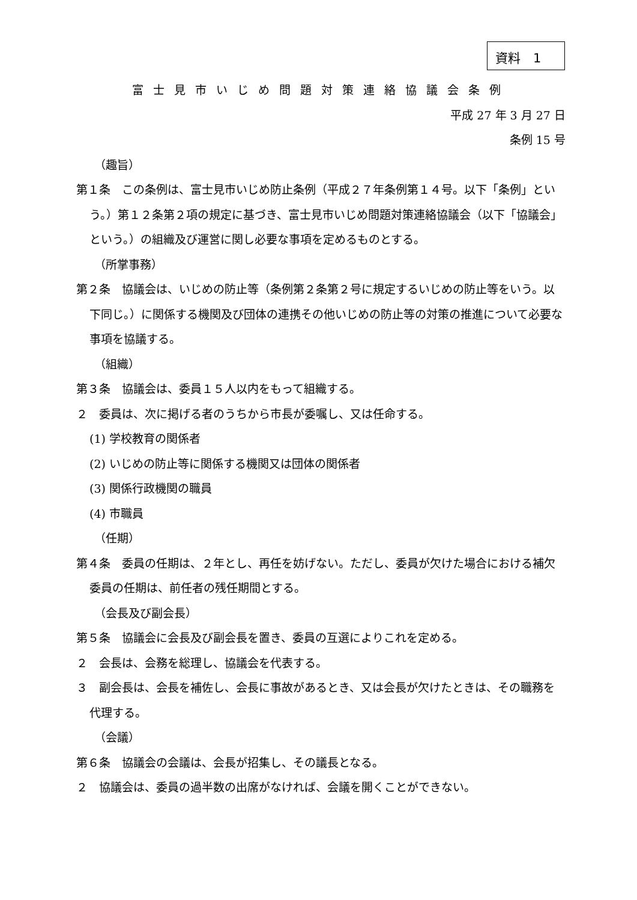資料　1
富士見市いじめ問題対策連絡協議会条例
平成 27 年 3 月 27 日
条例 15 号
（趣旨）
第１条　この条例は、富士見市いじめ防止条例（平成２７年条例第１４号。以下「条例」という。）第１２条第２項の規定に基づき、富士見市いじめ問題対策連絡協議会（以下「協議会」という。）の組織及び運営に関し必要な事項を定めるものとする。
（所掌事務）
第２条　協議会は、いじめの防止等（条例第２条第２号に規定するいじめの防止等をいう。以下同じ。）に関係する機関及び団体の連携その他いじめの防止等の対策の推進について必要な事項を協議する。
（組織）
第３条　協議会は、委員１５人以内をもって組織する。
２　委員は、次に掲げる者のうちから市長が委嘱し、又は任命する。
(1) 学校教育の関係者
(2) いじめの防止等に関係する機関又は団体の関係者
(3) 関係行政機関の職員
(4) 市職員
（任期）
第４条　委員の任期は、２年とし、再任を妨げない。ただし、委員が欠けた場合における補欠委員の任期は、前任者の残任期間とする。
（会長及び副会長）
第５条　協議会に会長及び副会長を置き、委員の互選によりこれを定める。
２　会長は、会務を総理し、協議会を代表する。
３　副会長は、会長を補佐し、会長に事故があるとき、又は会長が欠けたときは、その職務を代理する。
（会議）
第６条　協議会の会議は、会長が招集し、その議長となる。
２　協議会は、委員の過半数の出席がなければ、会議を開くことができない。